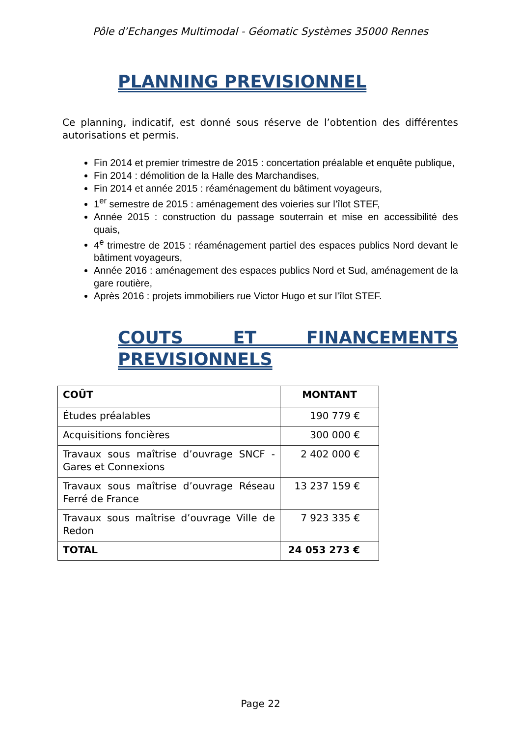Pôle d’Echanges Multimodal - Géomatic Systèmes 35000 Rennes
PLANNING PREVISIONNEL
Ce planning, indicatif, est donné sous réserve de l’obtention des différentes autorisations et permis.
Fin 2014 et premier trimestre de 2015 : concertation préalable et enquête publique,
Fin 2014 : démolition de la Halle des Marchandises,
Fin 2014 et année 2015 : réaménagement du bâtiment voyageurs,
1<sup>er</sup> semestre de 2015 : aménagement des voieries sur l’îlot STEF,
Année 2015 : construction du passage souterrain et mise en accessibilité des quais,
4<sup>e</sup> trimestre de 2015 : réaménagement partiel des espaces publics Nord devant le bâtiment voyageurs,
Année 2016 : aménagement des espaces publics Nord et Sud, aménagement de la gare routière,
Après 2016 : projets immobiliers rue Victor Hugo et sur l’îlot STEF.
COUTS ET FINANCEMENTS
PREVISIONNELS
| COÛT | MONTANT |
| --- | --- |
| Études préalables | 190 779 € |
| Acquisitions foncières | 300 000 € |
| Travaux sous maîtrise d’ouvrage SNCF - Gares et Connexions | 2 402 000 € |
| Travaux sous maîtrise d’ouvrage Réseau Ferré de France | 13 237 159 € |
| Travaux sous maîtrise d’ouvrage Ville de Redon | 7 923 335 € |
| TOTAL | 24 053 273 € |
Page 22